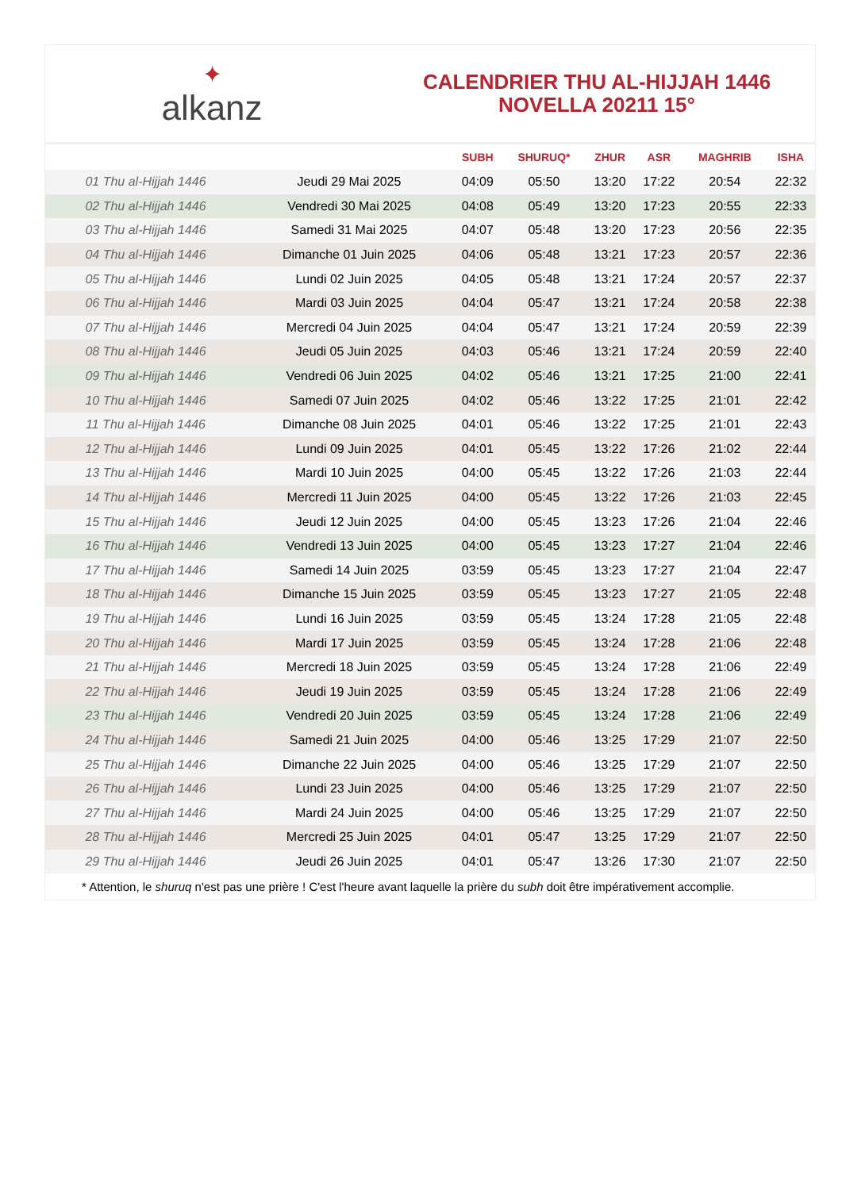✦
alkanz
CALENDRIER THU AL-HIJJAH 1446
NOVELLA 20211 15°
| | | SUBH | SHURUQ* | ZHUR | ASR | MAGHRIB | ISHA |
| --- | --- | --- | --- | --- | --- | --- | --- |
| 01 Thu al-Hijjah 1446 | Jeudi 29 Mai 2025 | 04:09 | 05:50 | 13:20 | 17:22 | 20:54 | 22:32 |
| 02 Thu al-Hijjah 1446 | Vendredi 30 Mai 2025 | 04:08 | 05:49 | 13:20 | 17:23 | 20:55 | 22:33 |
| 03 Thu al-Hijjah 1446 | Samedi 31 Mai 2025 | 04:07 | 05:48 | 13:20 | 17:23 | 20:56 | 22:35 |
| 04 Thu al-Hijjah 1446 | Dimanche 01 Juin 2025 | 04:06 | 05:48 | 13:21 | 17:23 | 20:57 | 22:36 |
| 05 Thu al-Hijjah 1446 | Lundi 02 Juin 2025 | 04:05 | 05:48 | 13:21 | 17:24 | 20:57 | 22:37 |
| 06 Thu al-Hijjah 1446 | Mardi 03 Juin 2025 | 04:04 | 05:47 | 13:21 | 17:24 | 20:58 | 22:38 |
| 07 Thu al-Hijjah 1446 | Mercredi 04 Juin 2025 | 04:04 | 05:47 | 13:21 | 17:24 | 20:59 | 22:39 |
| 08 Thu al-Hijjah 1446 | Jeudi 05 Juin 2025 | 04:03 | 05:46 | 13:21 | 17:24 | 20:59 | 22:40 |
| 09 Thu al-Hijjah 1446 | Vendredi 06 Juin 2025 | 04:02 | 05:46 | 13:21 | 17:25 | 21:00 | 22:41 |
| 10 Thu al-Hijjah 1446 | Samedi 07 Juin 2025 | 04:02 | 05:46 | 13:22 | 17:25 | 21:01 | 22:42 |
| 11 Thu al-Hijjah 1446 | Dimanche 08 Juin 2025 | 04:01 | 05:46 | 13:22 | 17:25 | 21:01 | 22:43 |
| 12 Thu al-Hijjah 1446 | Lundi 09 Juin 2025 | 04:01 | 05:45 | 13:22 | 17:26 | 21:02 | 22:44 |
| 13 Thu al-Hijjah 1446 | Mardi 10 Juin 2025 | 04:00 | 05:45 | 13:22 | 17:26 | 21:03 | 22:44 |
| 14 Thu al-Hijjah 1446 | Mercredi 11 Juin 2025 | 04:00 | 05:45 | 13:22 | 17:26 | 21:03 | 22:45 |
| 15 Thu al-Hijjah 1446 | Jeudi 12 Juin 2025 | 04:00 | 05:45 | 13:23 | 17:26 | 21:04 | 22:46 |
| 16 Thu al-Hijjah 1446 | Vendredi 13 Juin 2025 | 04:00 | 05:45 | 13:23 | 17:27 | 21:04 | 22:46 |
| 17 Thu al-Hijjah 1446 | Samedi 14 Juin 2025 | 03:59 | 05:45 | 13:23 | 17:27 | 21:04 | 22:47 |
| 18 Thu al-Hijjah 1446 | Dimanche 15 Juin 2025 | 03:59 | 05:45 | 13:23 | 17:27 | 21:05 | 22:48 |
| 19 Thu al-Hijjah 1446 | Lundi 16 Juin 2025 | 03:59 | 05:45 | 13:24 | 17:28 | 21:05 | 22:48 |
| 20 Thu al-Hijjah 1446 | Mardi 17 Juin 2025 | 03:59 | 05:45 | 13:24 | 17:28 | 21:06 | 22:48 |
| 21 Thu al-Hijjah 1446 | Mercredi 18 Juin 2025 | 03:59 | 05:45 | 13:24 | 17:28 | 21:06 | 22:49 |
| 22 Thu al-Hijjah 1446 | Jeudi 19 Juin 2025 | 03:59 | 05:45 | 13:24 | 17:28 | 21:06 | 22:49 |
| 23 Thu al-Hijjah 1446 | Vendredi 20 Juin 2025 | 03:59 | 05:45 | 13:24 | 17:28 | 21:06 | 22:49 |
| 24 Thu al-Hijjah 1446 | Samedi 21 Juin 2025 | 04:00 | 05:46 | 13:25 | 17:29 | 21:07 | 22:50 |
| 25 Thu al-Hijjah 1446 | Dimanche 22 Juin 2025 | 04:00 | 05:46 | 13:25 | 17:29 | 21:07 | 22:50 |
| 26 Thu al-Hijjah 1446 | Lundi 23 Juin 2025 | 04:00 | 05:46 | 13:25 | 17:29 | 21:07 | 22:50 |
| 27 Thu al-Hijjah 1446 | Mardi 24 Juin 2025 | 04:00 | 05:46 | 13:25 | 17:29 | 21:07 | 22:50 |
| 28 Thu al-Hijjah 1446 | Mercredi 25 Juin 2025 | 04:01 | 05:47 | 13:25 | 17:29 | 21:07 | 22:50 |
| 29 Thu al-Hijjah 1446 | Jeudi 26 Juin 2025 | 04:01 | 05:47 | 13:26 | 17:30 | 21:07 | 22:50 |
* Attention, le shuruq n'est pas une prière ! C'est l'heure avant laquelle la prière du subh doit être impérativement accomplie.